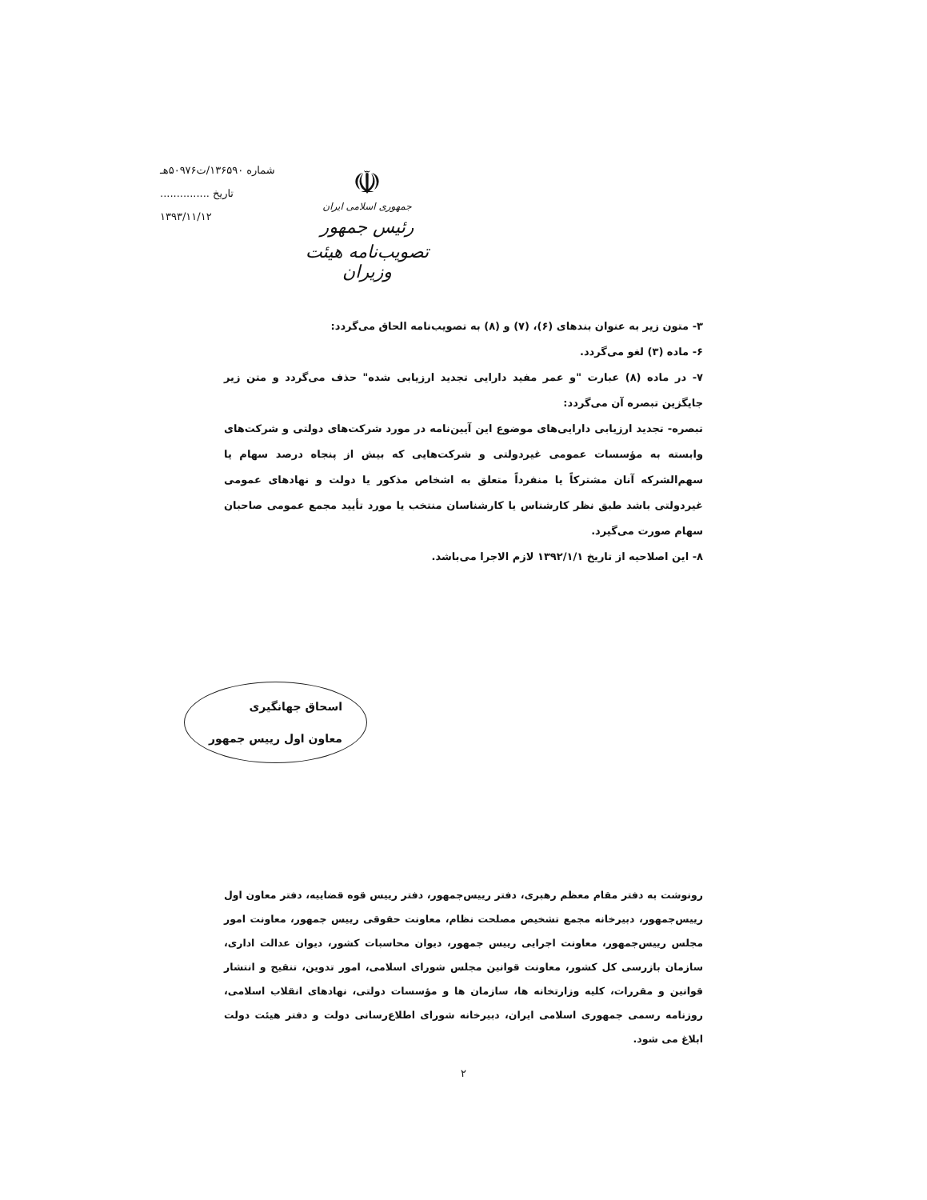☫
جمهوری اسلامی ایران
رئیس جمهور
تصویب‌نامه هیئت وزیران
شماره ۱۳۶۵۹۰/ت۵۰۹۷۶هـ
تاریخ ...............
۱۳۹۳/۱۱/۱۲
۳- متون زیر به عنوان بندهای (۶)، (۷) و (۸) به تصویب‌نامه الحاق می‌گردد:
۶- ماده (۳) لغو می‌گردد.
۷- در ماده (۸) عبارت "و عمر مفید دارایی تجدید ارزیابی شده" حذف می‌گردد و متن زیر جایگزین تبصره آن می‌گردد:
تبصره- تجدید ارزیابی دارایی‌های موضوع این آیین‌نامه در مورد شرکت‌های دولتی و شرکت‌های وابسته به مؤسسات عمومی غیردولتی و شرکت‌هایی که بیش از پنجاه درصد سهام یا سهم‌الشرکه آنان مشترکاً یا منفرداً متعلق به اشخاص مذکور یا دولت و نهادهای عمومی غیردولتی باشد طبق نظر کارشناس یا کارشناسان منتخب یا مورد تأیید مجمع عمومی صاحبان سهام صورت می‌گیرد.
۸- این اصلاحیه از تاریخ ۱۳۹۲/۱/۱ لازم الاجرا می‌باشد.
اسحاق جهانگیری
معاون اول رییس جمهور
رونوشت به دفتر مقام معظم رهبری، دفتر رییس‌جمهور، دفتر رییس قوه قضاییه، دفتر معاون اول رییس‌جمهور، دبیرخانه مجمع تشخیص مصلحت نظام، معاونت حقوقی رییس جمهور، معاونت امور مجلس رییس‌جمهور، معاونت اجرایی رییس جمهور، دیوان محاسبات کشور، دیوان عدالت اداری، سازمان بازرسی کل کشور، معاونت قوانین مجلس شورای اسلامی، امور تدوین، تنقیح و انتشار قوانین و مقررات، کلیه وزارتخانه ها، سازمان ها و مؤسسات دولتی، نهادهای انقلاب اسلامی، روزنامه رسمی جمهوری اسلامی ایران، دبیرخانه شورای اطلاع‌رسانی دولت و دفتر هیئت دولت ابلاغ می شود.
۲